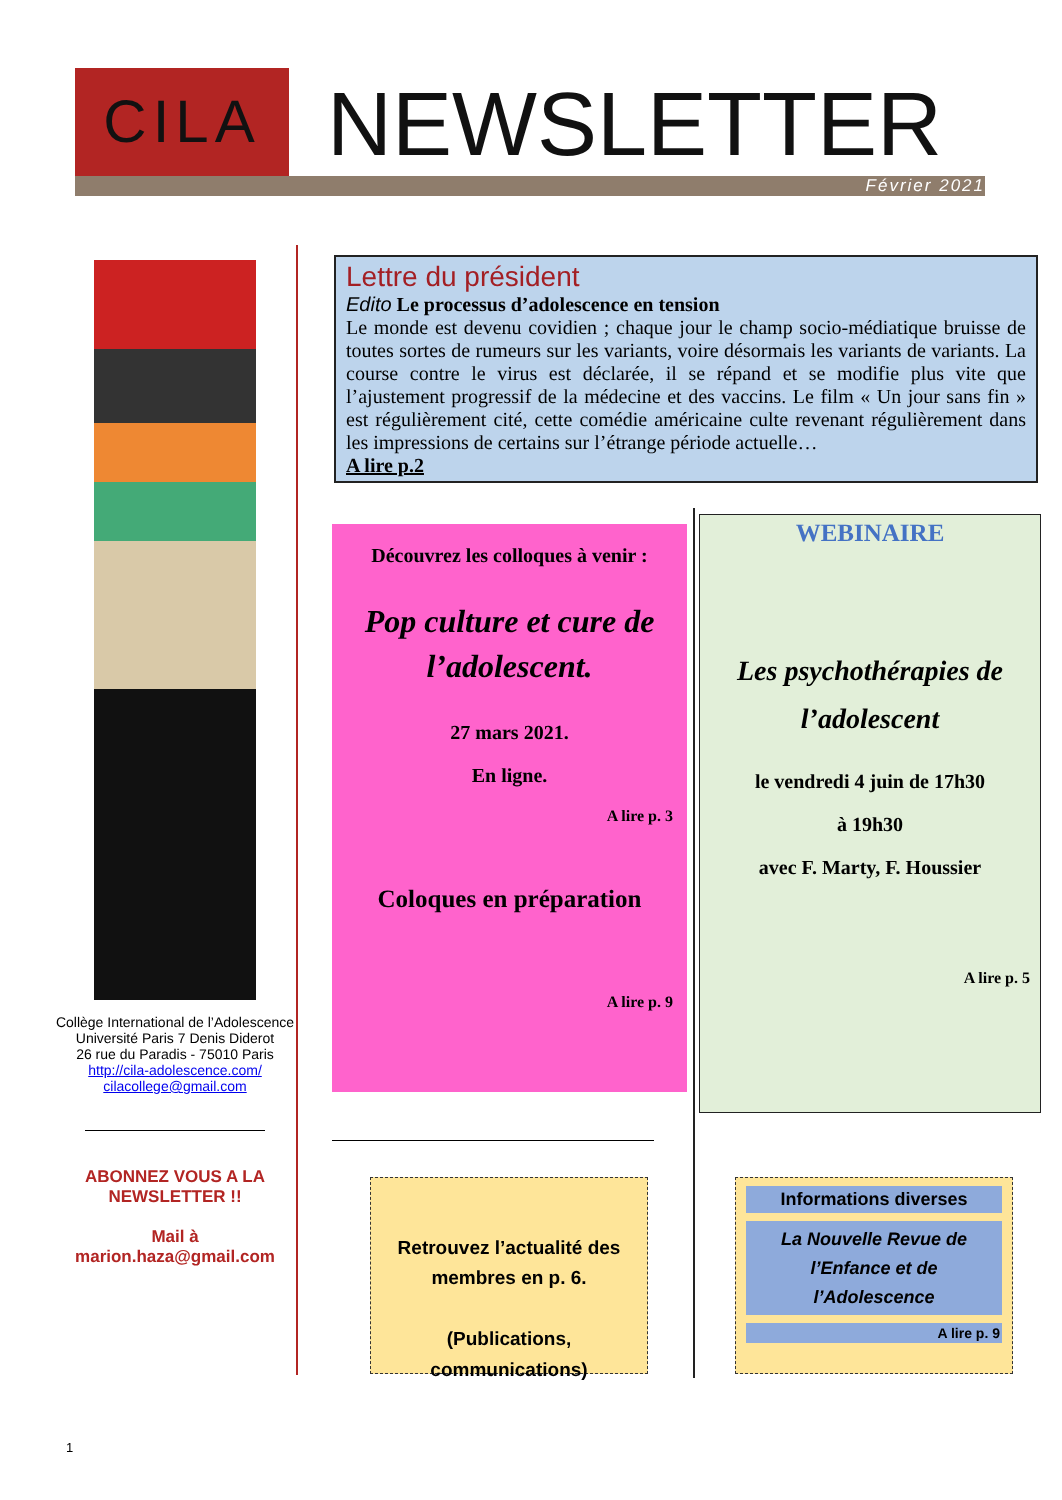CILA NEWSLETTER
Février 2021
Collège International de l’Adolescence
Université Paris 7 Denis Diderot
26 rue du Paradis - 75010 Paris
http://cila-adolescence.com/
cilacollege@gmail.com
ABONNEZ VOUS A LA NEWSLETTER !!
Mail à
marion.haza@gmail.com
Lettre du président
Edito Le processus d’adolescence en tension
Le monde est devenu covidien ; chaque jour le champ socio-médiatique bruisse de toutes sortes de rumeurs sur les variants, voire désormais les variants de variants. La course contre le virus est déclarée, il se répand et se modifie plus vite que l’ajustement progressif de la médecine et des vaccins. Le film « Un jour sans fin » est régulièrement cité, cette comédie américaine culte revenant régulièrement dans les impressions de certains sur l’étrange période actuelle…
A lire p.2
Découvrez les colloques à venir :
Pop culture et cure de l’adolescent.
27 mars 2021.
En ligne.
A lire p. 3
Coloques en préparation
A lire p. 9
WEBINAIRE
Les psychothérapies de l’adolescent
le vendredi 4 juin de 17h30
à 19h30
avec F. Marty, F. Houssier
A lire p. 5
Retrouvez l’actualité des membres en p. 6.
(Publications, communications)
Informations diverses
La Nouvelle Revue de l’Enfance et de l’Adolescence
A lire p. 9
1